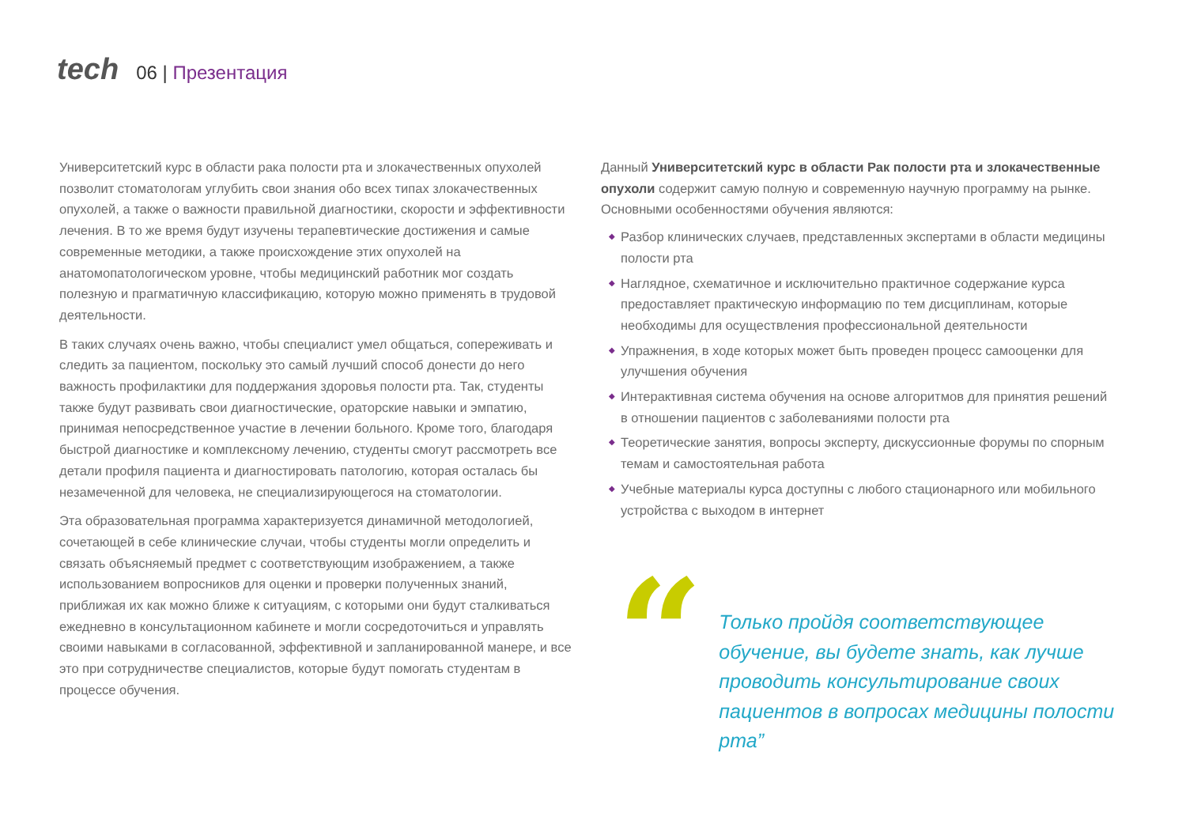tech
06 | Презентация
Университетский курс в области рака полости рта и злокачественных опухолей позволит стоматологам углубить свои знания обо всех типах злокачественных опухолей, а также о важности правильной диагностики, скорости и эффективности лечения. В то же время будут изучены терапевтические достижения и самые современные методики, а также происхождение этих опухолей на анатомопатологическом уровне, чтобы медицинский работник мог создать полезную и прагматичную классификацию, которую можно применять в трудовой деятельности.
В таких случаях очень важно, чтобы специалист умел общаться, сопереживать и следить за пациентом, поскольку это самый лучший способ донести до него важность профилактики для поддержания здоровья полости рта. Так, студенты также будут развивать свои диагностические, ораторские навыки и эмпатию, принимая непосредственное участие в лечении больного. Кроме того, благодаря быстрой диагностике и комплексному лечению, студенты смогут рассмотреть все детали профиля пациента и диагностировать патологию, которая осталась бы незамеченной для человека, не специализирующегося на стоматологии.
Эта образовательная программа характеризуется динамичной методологией, сочетающей в себе клинические случаи, чтобы студенты могли определить и связать объясняемый предмет с соответствующим изображением, а также использованием вопросников для оценки и проверки полученных знаний, приближая их как можно ближе к ситуациям, с которыми они будут сталкиваться ежедневно в консультационном кабинете и могли сосредоточиться и управлять своими навыками в согласованной, эффективной и запланированной манере, и все это при сотрудничестве специалистов, которые будут помогать студентам в процессе обучения.
Данный Университетский курс в области Рак полости рта и злокачественные опухоли содержит самую полную и современную научную программу на рынке. Основными особенностями обучения являются:
◆ Разбор клинических случаев, представленных экспертами в области медицины полости рта
◆ Наглядное, схематичное и исключительно практичное содержание курса предоставляет практическую информацию по тем дисциплинам, которые необходимы для осуществления профессиональной деятельности
◆ Упражнения, в ходе которых может быть проведен процесс самооценки для улучшения обучения
◆ Интерактивная система обучения на основе алгоритмов для принятия решений в отношении пациентов с заболеваниями полости рта
◆ Теоретические занятия, вопросы эксперту, дискуссионные форумы по спорным темам и самостоятельная работа
◆ Учебные материалы курса доступны с любого стационарного или мобильного устройства с выходом в интернет
“
Только пройдя соответствующее обучение, вы будете знать, как лучше проводить консультирование своих пациентов в вопросах медицины полости рта”